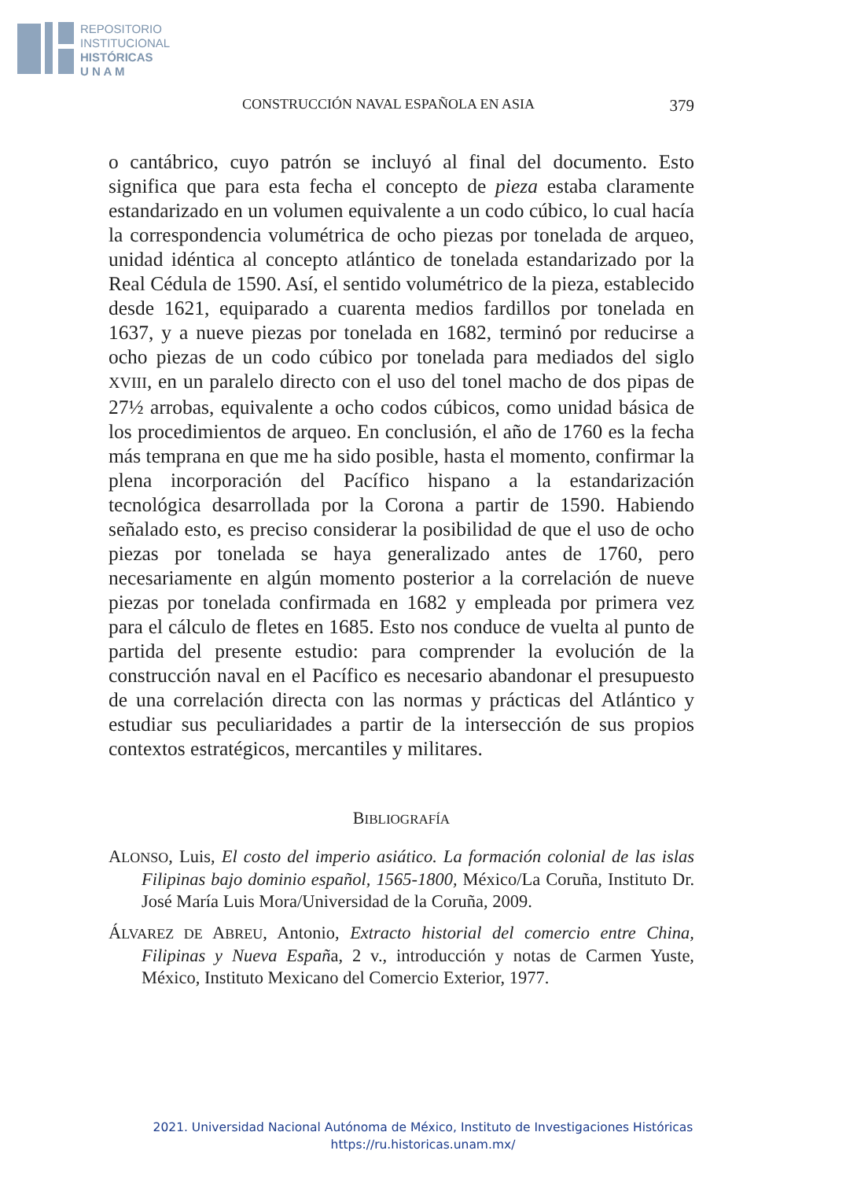REPOSITORIO
INSTITUCIONAL
HISTÓRICAS
U N A M
CONSTRUCCIÓN NAVAL ESPAÑOLA EN ASIA 379
o cantábrico, cuyo patrón se incluyó al final del documento. Esto significa que para esta fecha el concepto de pieza estaba claramente estandarizado en un volumen equivalente a un codo cúbico, lo cual hacía la correspondencia volumétrica de ocho piezas por tonelada de arqueo, unidad idéntica al concepto atlántico de tonelada estandarizado por la Real Cédula de 1590. Así, el sentido volumétrico de la pieza, establecido desde 1621, equiparado a cuarenta medios fardillos por tonelada en 1637, y a nueve piezas por tonelada en 1682, terminó por reducirse a ocho piezas de un codo cúbico por tonelada para mediados del siglo XVIII, en un paralelo directo con el uso del tonel macho de dos pipas de 27½ arrobas, equivalente a ocho codos cúbicos, como unidad básica de los procedimientos de arqueo. En conclusión, el año de 1760 es la fecha más temprana en que me ha sido posible, hasta el momento, confirmar la plena incorporación del Pacífico hispano a la estandarización tecnológica desarrollada por la Corona a partir de 1590. Habiendo señalado esto, es preciso considerar la posibilidad de que el uso de ocho piezas por tonelada se haya generalizado antes de 1760, pero necesariamente en algún momento posterior a la correlación de nueve piezas por tonelada confirmada en 1682 y empleada por primera vez para el cálculo de fletes en 1685. Esto nos conduce de vuelta al punto de partida del presente estudio: para comprender la evolución de la construcción naval en el Pacífico es necesario abandonar el presupuesto de una correlación directa con las normas y prácticas del Atlántico y estudiar sus peculiaridades a partir de la intersección de sus propios contextos estratégicos, mercantiles y militares.
BIBLIOGRAFÍA
ALONSO, Luis, El costo del imperio asiático. La formación colonial de las islas Filipinas bajo dominio español, 1565-1800, México/La Coruña, Instituto Dr. José María Luis Mora/Universidad de la Coruña, 2009.
ÁLVAREZ DE ABREU, Antonio, Extracto historial del comercio entre China, Filipinas y Nueva España, 2 v., introducción y notas de Carmen Yuste, México, Instituto Mexicano del Comercio Exterior, 1977.
2021. Universidad Nacional Autónoma de México, Instituto de Investigaciones Históricas
https://ru.historicas.unam.mx/